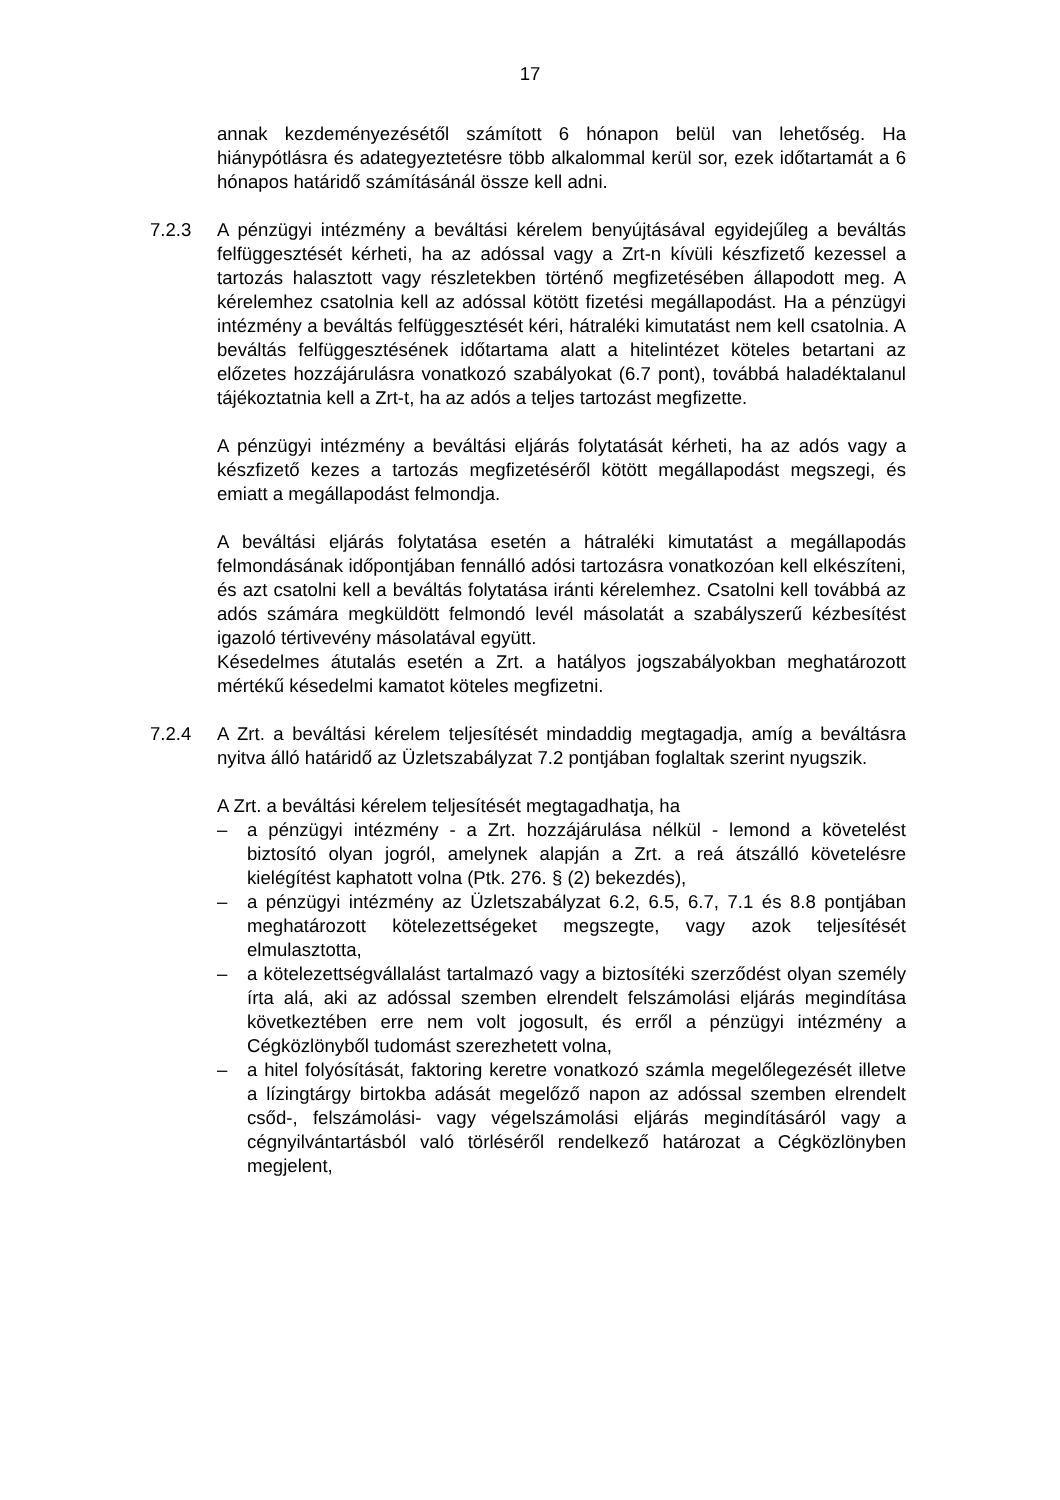17
annak kezdeményezésétől számított 6 hónapon belül van lehetőség. Ha hiánypótlásra és adategyeztetésre több alkalommal kerül sor, ezek időtartamát a 6 hónapos határidő számításánál össze kell adni.
7.2.3 A pénzügyi intézmény a beváltási kérelem benyújtásával egyidejűleg a beváltás felfüggesztését kérheti, ha az adóssal vagy a Zrt-n kívüli készfizető kezessel a tartozás halasztott vagy részletekben történő megfizetésében állapodott meg. A kérelemhez csatolnia kell az adóssal kötött fizetési megállapodást. Ha a pénzügyi intézmény a beváltás felfüggesztését kéri, hátraléki kimutatást nem kell csatolnia. A beváltás felfüggesztésének időtartama alatt a hitelintézet köteles betartani az előzetes hozzájárulásra vonatkozó szabályokat (6.7 pont), továbbá haladéktalanul tájékoztatnia kell a Zrt-t, ha az adós a teljes tartozást megfizette.
A pénzügyi intézmény a beváltási eljárás folytatását kérheti, ha az adós vagy a készfizető kezes a tartozás megfizetéséről kötött megállapodást megszegi, és emiatt a megállapodást felmondja.
A beváltási eljárás folytatása esetén a hátraléki kimutatást a megállapodás felmondásának időpontjában fennálló adósi tartozásra vonatkozóan kell elkészíteni, és azt csatolni kell a beváltás folytatása iránti kérelemhez. Csatolni kell továbbá az adós számára megküldött felmondó levél másolatát a szabályszerű kézbesítést igazoló tértivevény másolatával együtt.
Késedelmes átutalás esetén a Zrt. a hatályos jogszabályokban meghatározott mértékű késedelmi kamatot köteles megfizetni.
7.2.4 A Zrt. a beváltási kérelem teljesítését mindaddig megtagadja, amíg a beváltásra nyitva álló határidő az Üzletszabályzat 7.2 pontjában foglaltak szerint nyugszik.
A Zrt. a beváltási kérelem teljesítését megtagadhatja, ha
– a pénzügyi intézmény - a Zrt. hozzájárulása nélkül - lemond a követelést biztosító olyan jogról, amelynek alapján a Zrt. a reá átszálló követelésre kielégítést kaphatott volna (Ptk. 276. § (2) bekezdés),
– a pénzügyi intézmény az Üzletszabályzat 6.2, 6.5, 6.7, 7.1 és 8.8 pontjában meghatározott kötelezettségeket megszegte, vagy azok teljesítését elmulasztotta,
– a kötelezettségvállalást tartalmazó vagy a biztosítéki szerződést olyan személy írta alá, aki az adóssal szemben elrendelt felszámolási eljárás megindítása következtében erre nem volt jogosult, és erről a pénzügyi intézmény a Cégközlönyből tudomást szerezhetett volna,
– a hitel folyósítását, faktoring keretre vonatkozó számla megelőlegezését illetve a lízingtárgy birtokba adását megelőző napon az adóssal szemben elrendelt csőd-, felszámolási- vagy végelszámolási eljárás megindításáról vagy a cégnyilvántartásból való törléséről rendelkező határozat a Cégközlönyben megjelent,